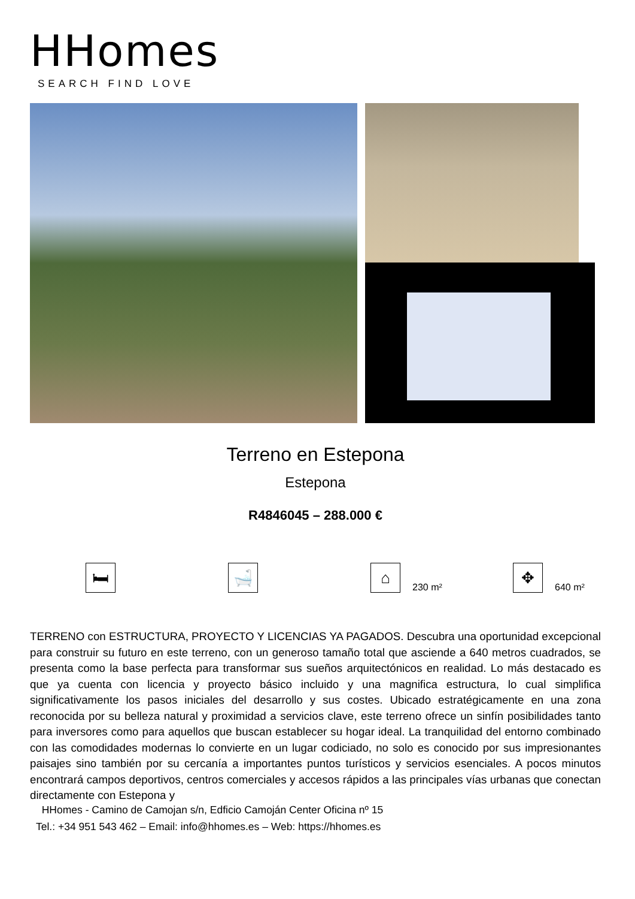HHomes
SEARCH FIND LOVE
Terreno en Estepona
Estepona
R4846045 – 288.000 €
🛏 🛁 ⌂
230 m²
✥
640 m²
TERRENO con ESTRUCTURA, PROYECTO Y LICENCIAS YA PAGADOS. Descubra una oportunidad excepcional para construir su futuro en este terreno, con un generoso tamaño total que asciende a 640 metros cuadrados, se presenta como la base perfecta para transformar sus sueños arquitectónicos en realidad. Lo más destacado es que ya cuenta con licencia y proyecto básico incluido y una magnifica estructura, lo cual simplifica significativamente los pasos iniciales del desarrollo y sus costes. Ubicado estratégicamente en una zona reconocida por su belleza natural y proximidad a servicios clave, este terreno ofrece un sinfín posibilidades tanto para inversores como para aquellos que buscan establecer su hogar ideal. La tranquilidad del entorno combinado con las comodidades modernas lo convierte en un lugar codiciado, no solo es conocido por sus impresionantes paisajes sino también por su cercanía a importantes puntos turísticos y servicios esenciales. A pocos minutos encontrará campos deportivos, centros comerciales y accesos rápidos a las principales vías urbanas que conectan directamente con Estepona y
HHomes - Camino de Camojan s/n, Edficio Camoján Center Oficina nº 15
Tel.: +34 951 543 462 – Email: info@hhomes.es – Web: https://hhomes.es